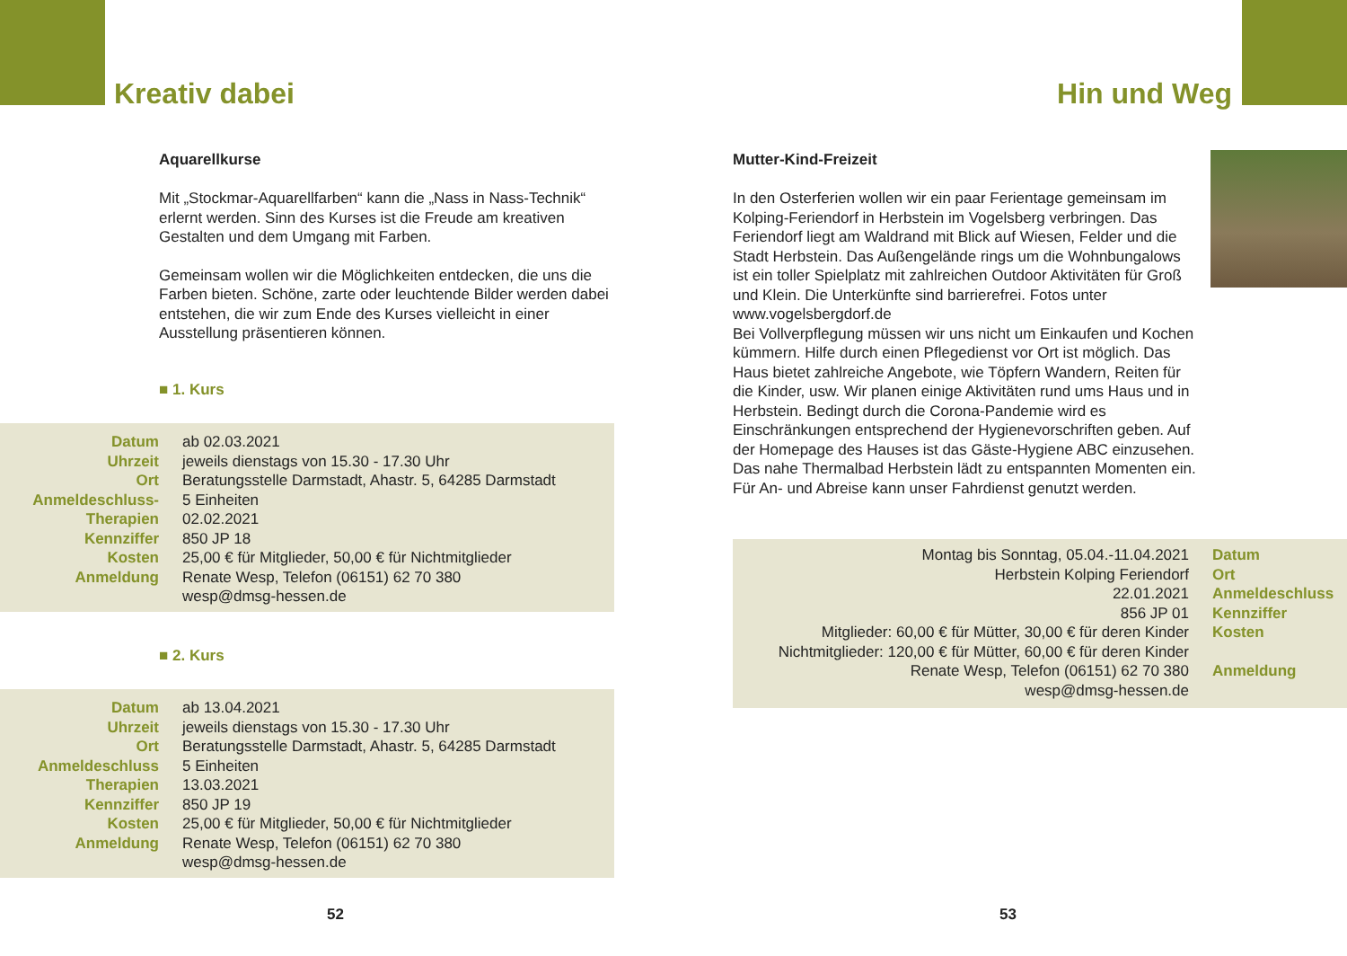Kreativ dabei
Aquarellkurse
Mit „Stockmar-Aquarellfarben“ kann die „Nass in Nass-Technik“ erlernt werden. Sinn des Kurses ist die Freude am kreativen Gestalten und dem Umgang mit Farben.
Gemeinsam wollen wir die Möglichkeiten entdecken, die uns die Farben bieten. Schöne, zarte oder leuchtende Bilder werden dabei entstehen, die wir zum Ende des Kurses vielleicht in einer Ausstellung präsentieren können.
■ 1. Kurs
| Datum Uhrzeit Ort Anmeldeschluss- Therapien Kennziffer Kosten Anmeldung | ab 02.03.2021 jeweils dienstags von 15.30 - 17.30 Uhr Beratungsstelle Darmstadt, Ahastr. 5, 64285 Darmstadt 5 Einheiten 02.02.2021 850 JP 18 25,00 € für Mitglieder, 50,00 € für Nichtmitglieder Renate Wesp, Telefon (06151) 62 70 380 wesp@dmsg-hessen.de |
■ 2. Kurs
| Datum Uhrzeit Ort Anmeldeschluss Therapien Kennziffer Kosten Anmeldung | ab 13.04.2021 jeweils dienstags von 15.30 - 17.30 Uhr Beratungsstelle Darmstadt, Ahastr. 5, 64285 Darmstadt 5 Einheiten 13.03.2021 850 JP 19 25,00 € für Mitglieder, 50,00 € für Nichtmitglieder Renate Wesp, Telefon (06151) 62 70 380 wesp@dmsg-hessen.de |
52
Hin und Weg
Mutter-Kind-Freizeit
In den Osterferien wollen wir ein paar Ferientage gemeinsam im Kolping-Feriendorf in Herbstein im Vogelsberg verbringen. Das Feriendorf liegt am Waldrand mit Blick auf Wiesen, Felder und die Stadt Herbstein. Das Außengelände rings um die Wohnbungalows ist ein toller Spielplatz mit zahlreichen Outdoor Aktivitäten für Groß und Klein. Die Unterkünfte sind barrierefrei. Fotos unter www.vogelsbergdorf.de
Bei Vollverpflegung müssen wir uns nicht um Einkaufen und Kochen kümmern. Hilfe durch einen Pflegedienst vor Ort ist möglich. Das Haus bietet zahlreiche Angebote, wie Töpfern Wandern, Reiten für die Kinder, usw. Wir planen einige Aktivitäten rund ums Haus und in Herbstein. Bedingt durch die Corona-Pandemie wird es Einschränkungen entsprechend der Hygienevorschriften geben. Auf der Homepage des Hauses ist das Gäste-Hygiene ABC einzusehen. Das nahe Thermalbad Herbstein lädt zu entspannten Momenten ein.
Für An- und Abreise kann unser Fahrdienst genutzt werden.
| Montag bis Sonntag, 05.04.-11.04.2021 Herbstein Kolping Feriendorf 22.01.2021 856 JP 01 Mitglieder: 60,00 € für Mütter, 30,00 € für deren Kinder Nichtmitglieder: 120,00 € für Mütter, 60,00 € für deren Kinder Renate Wesp, Telefon (06151) 62 70 380 wesp@dmsg-hessen.de | Datum Ort Anmeldeschluss Kennziffer Kosten Anmeldung |
53